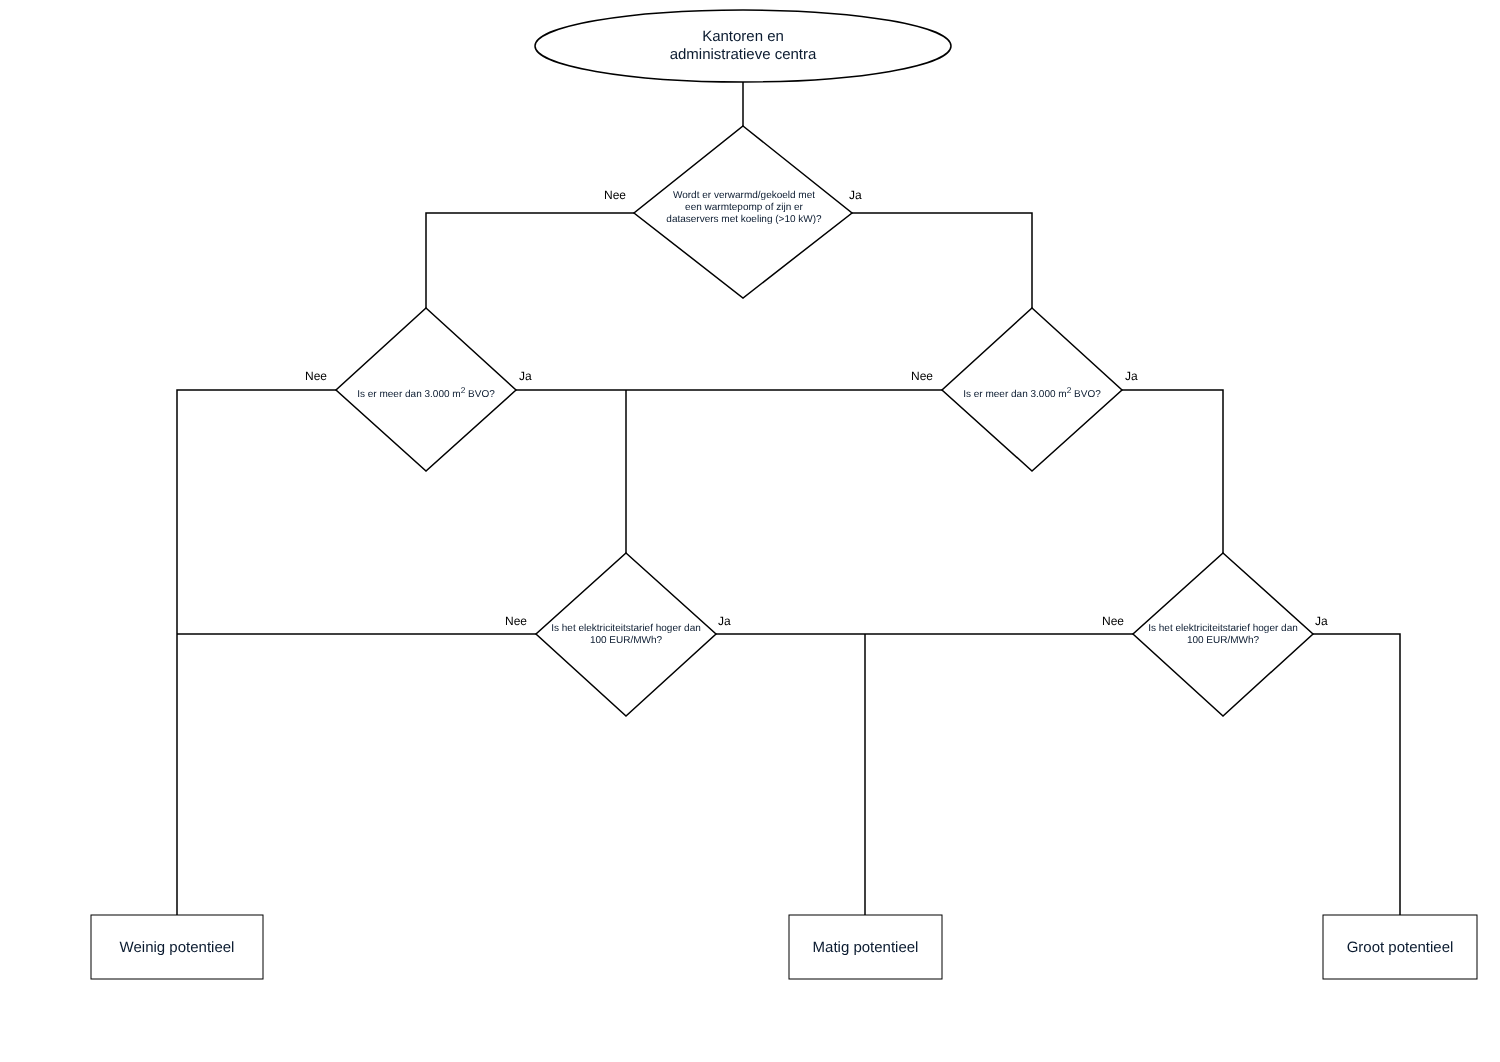Kantoren en
administratieve centra
Wordt er verwarmd/gekoeld met een warmtepomp of zijn er dataservers met koeling (>10 kW)?
Nee Ja
Is er meer dan 3.000 m<sup>2</sup> BVO? Is er meer dan 3.000 m<sup>2</sup> BVO?
Nee Ja Nee Ja
Is het elektriciteitstarief hoger dan 100 EUR/MWh?
Is het elektriciteitstarief hoger dan 100 EUR/MWh?
Nee Ja Nee Ja
Weinig potentieel Matig potentieel Groot potentieel